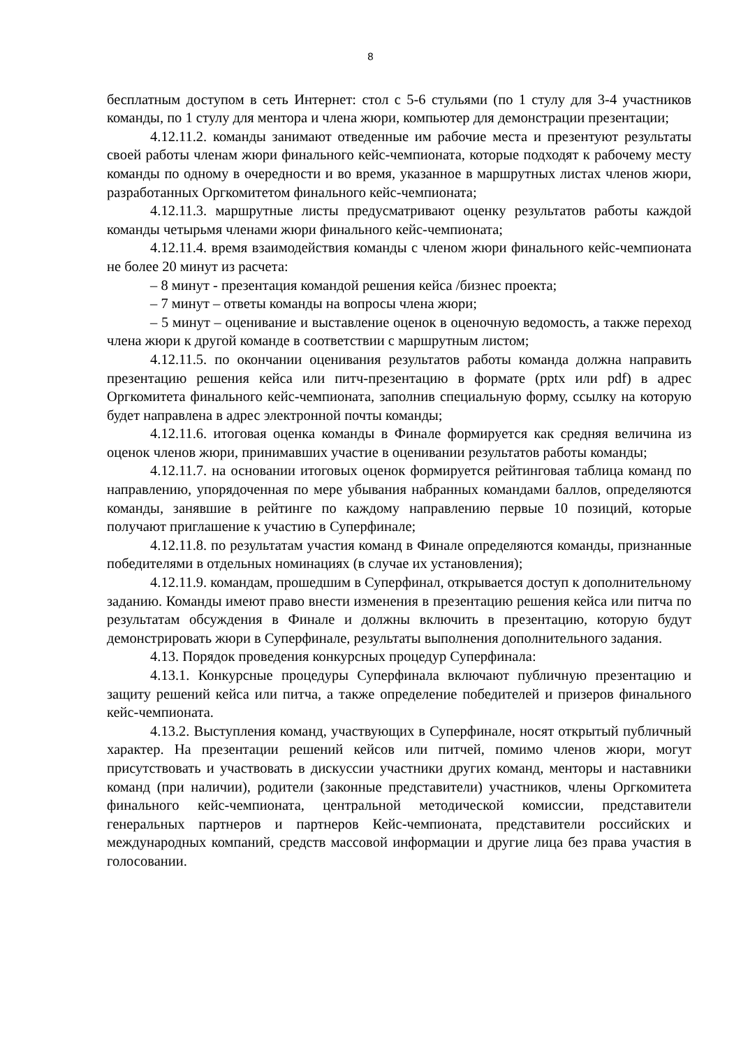8
бесплатным доступом в сеть Интернет: стол с 5-6 стульями (по 1 стулу для 3-4 участников команды, по 1 стулу для ментора и члена жюри, компьютер для демонстрации презентации;
4.12.11.2. команды занимают отведенные им рабочие места и презентуют результаты своей работы членам жюри финального кейс-чемпионата, которые подходят к рабочему месту команды по одному в очередности и во время, указанное в маршрутных листах членов жюри, разработанных Оргкомитетом финального кейс-чемпионата;
4.12.11.3. маршрутные листы предусматривают оценку результатов работы каждой команды четырьмя членами жюри финального кейс-чемпионата;
4.12.11.4. время взаимодействия команды с членом жюри финального кейс-чемпионата не более 20 минут из расчета:
– 8 минут - презентация командой решения кейса /бизнес проекта;
– 7 минут – ответы команды на вопросы члена жюри;
– 5 минут – оценивание и выставление оценок в оценочную ведомость, а также переход члена жюри к другой команде в соответствии с маршрутным листом;
4.12.11.5. по окончании оценивания результатов работы команда должна направить презентацию решения кейса или питч-презентацию в формате (pptx или pdf) в адрес Оргкомитета финального кейс-чемпионата, заполнив специальную форму, ссылку на которую будет направлена в адрес электронной почты команды;
4.12.11.6. итоговая оценка команды в Финале формируется как средняя величина из оценок членов жюри, принимавших участие в оценивании результатов работы команды;
4.12.11.7. на основании итоговых оценок формируется рейтинговая таблица команд по направлению, упорядоченная по мере убывания набранных командами баллов, определяются команды, занявшие в рейтинге по каждому направлению первые 10 позиций, которые получают приглашение к участию в Суперфинале;
4.12.11.8. по результатам участия команд в Финале определяются команды, признанные победителями в отдельных номинациях (в случае их установления);
4.12.11.9. командам, прошедшим в Суперфинал, открывается доступ к дополнительному заданию. Команды имеют право внести изменения в презентацию решения кейса или питча по результатам обсуждения в Финале и должны включить в презентацию, которую будут демонстрировать жюри в Суперфинале, результаты выполнения дополнительного задания.
4.13. Порядок проведения конкурсных процедур Суперфинала:
4.13.1. Конкурсные процедуры Суперфинала включают публичную презентацию и защиту решений кейса или питча, а также определение победителей и призеров финального кейс-чемпионата.
4.13.2. Выступления команд, участвующих в Суперфинале, носят открытый публичный характер. На презентации решений кейсов или питчей, помимо членов жюри, могут присутствовать и участвовать в дискуссии участники других команд, менторы и наставники команд (при наличии), родители (законные представители) участников, члены Оргкомитета финального кейс-чемпионата, центральной методической комиссии, представители генеральных партнеров и партнеров Кейс-чемпионата, представители российских и международных компаний, средств массовой информации и другие лица без права участия в голосовании.